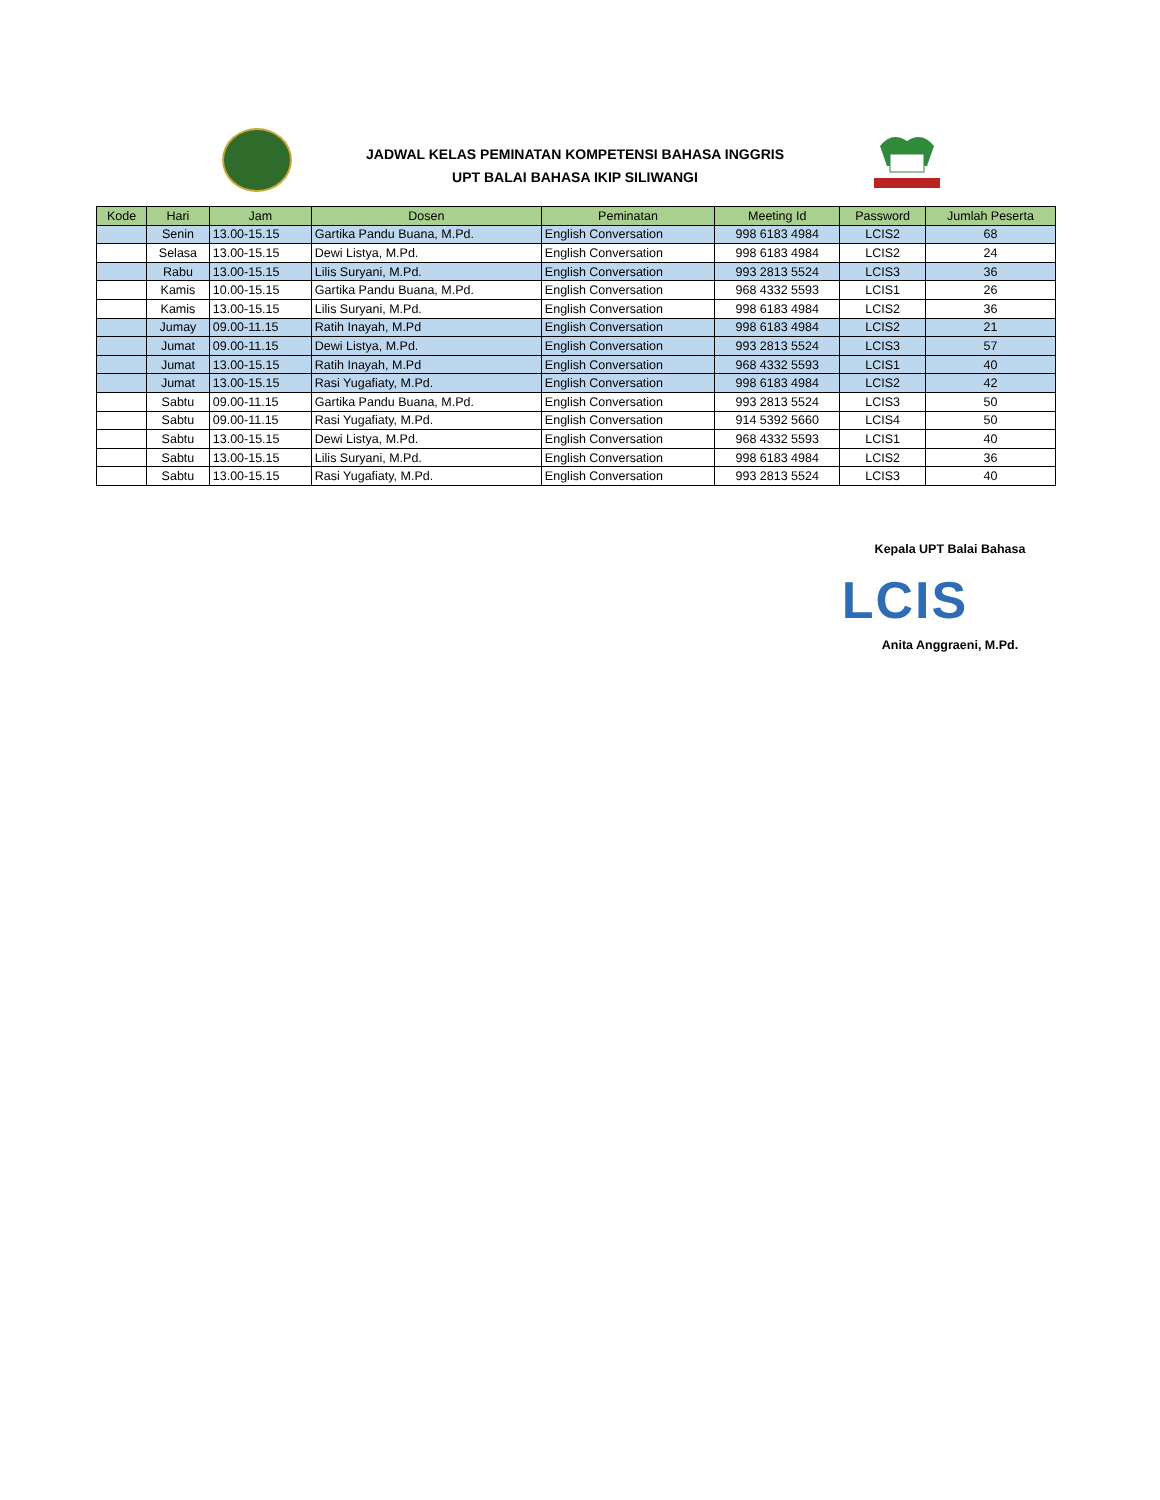JADWAL KELAS PEMINATAN KOMPETENSI BAHASA INGGRIS
UPT BALAI BAHASA IKIP SILIWANGI
| Kode | Hari | Jam | Dosen | Peminatan | Meeting Id | Password | Jumlah Peserta |
| --- | --- | --- | --- | --- | --- | --- | --- |
| | Senin | 13.00-15.15 | Gartika Pandu Buana, M.Pd. | English Conversation | 998 6183 4984 | LCIS2 | 68 |
| | Selasa | 13.00-15.15 | Dewi Listya, M.Pd. | English Conversation | 998 6183 4984 | LCIS2 | 24 |
| | Rabu | 13.00-15.15 | Lilis Suryani, M.Pd. | English Conversation | 993 2813 5524 | LCIS3 | 36 |
| | Kamis | 10.00-15.15 | Gartika Pandu Buana, M.Pd. | English Conversation | 968 4332 5593 | LCIS1 | 26 |
| | Kamis | 13.00-15.15 | Lilis Suryani, M.Pd. | English Conversation | 998 6183 4984 | LCIS2 | 36 |
| | Jumay | 09.00-11.15 | Ratih Inayah, M.Pd | English Conversation | 998 6183 4984 | LCIS2 | 21 |
| | Jumat | 09.00-11.15 | Dewi Listya, M.Pd. | English Conversation | 993 2813 5524 | LCIS3 | 57 |
| | Jumat | 13.00-15.15 | Ratih Inayah, M.Pd | English Conversation | 968 4332 5593 | LCIS1 | 40 |
| | Jumat | 13.00-15.15 | Rasi Yugafiaty, M.Pd. | English Conversation | 998 6183 4984 | LCIS2 | 42 |
| | Sabtu | 09.00-11.15 | Gartika Pandu Buana, M.Pd. | English Conversation | 993 2813 5524 | LCIS3 | 50 |
| | Sabtu | 09.00-11.15 | Rasi Yugafiaty, M.Pd. | English Conversation | 914 5392 5660 | LCIS4 | 50 |
| | Sabtu | 13.00-15.15 | Dewi Listya, M.Pd. | English Conversation | 968 4332 5593 | LCIS1 | 40 |
| | Sabtu | 13.00-15.15 | Lilis Suryani, M.Pd. | English Conversation | 998 6183 4984 | LCIS2 | 36 |
| | Sabtu | 13.00-15.15 | Rasi Yugafiaty, M.Pd. | English Conversation | 993 2813 5524 | LCIS3 | 40 |
Kepala UPT Balai Bahasa
LCIS
Anita Anggraeni, M.Pd.